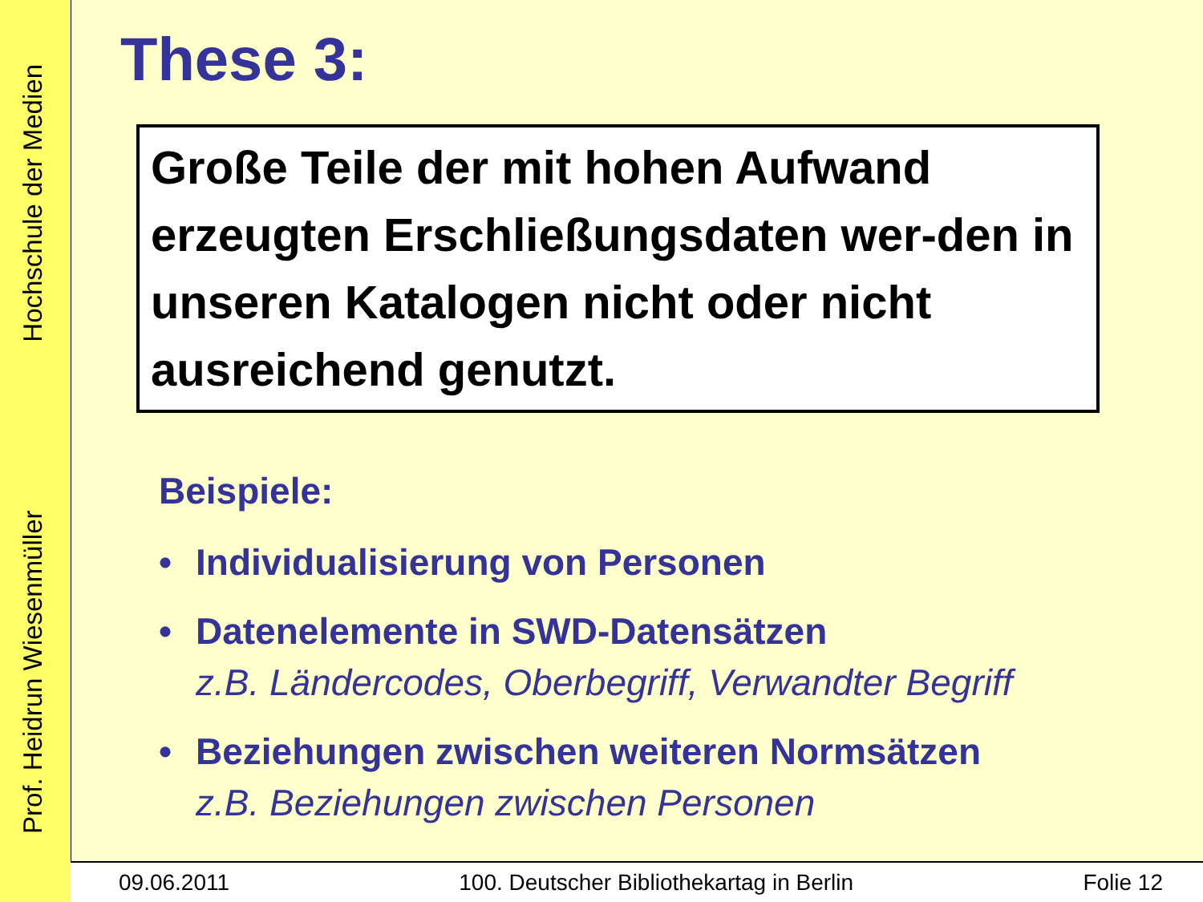Prof. Heidrun Wiesenmüller Hochschule der Medien
These 3:
Große Teile der mit hohen Aufwand erzeugten Erschließungsdaten wer-den in unseren Katalogen nicht oder nicht ausreichend genutzt.
Beispiele:
• Individualisierung von Personen
• Datenelemente in SWD-Datensätzen
z.B. Ländercodes, Oberbegriff, Verwandter Begriff
• Beziehungen zwischen weiteren Normsätzen
z.B. Beziehungen zwischen Personen
09.06.2011 100. Deutscher Bibliothekartag in Berlin Folie 12